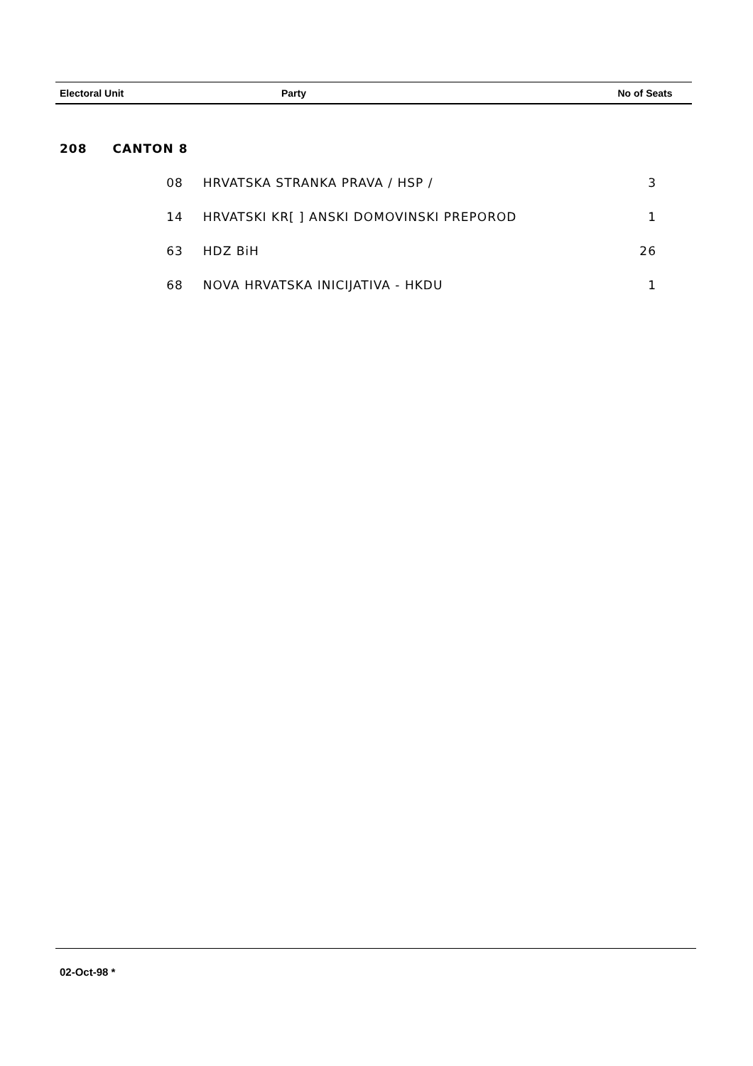| Electoral Unit | Party | No of Seats |
| --- | --- | --- |
| 208 | CANTON 8 | | |
| | 08 | HRVATSKA STRANKA PRAVA / HSP / | 3 |
| | 14 | HRVATSKI KR[ ] ANSKI DOMOVINSKI PREPOROD | 1 |
| | 63 | HDZ BiH | 26 |
| | 68 | NOVA HRVATSKA INICIJATIVA - HKDU | 1 |
02-Oct-98 *